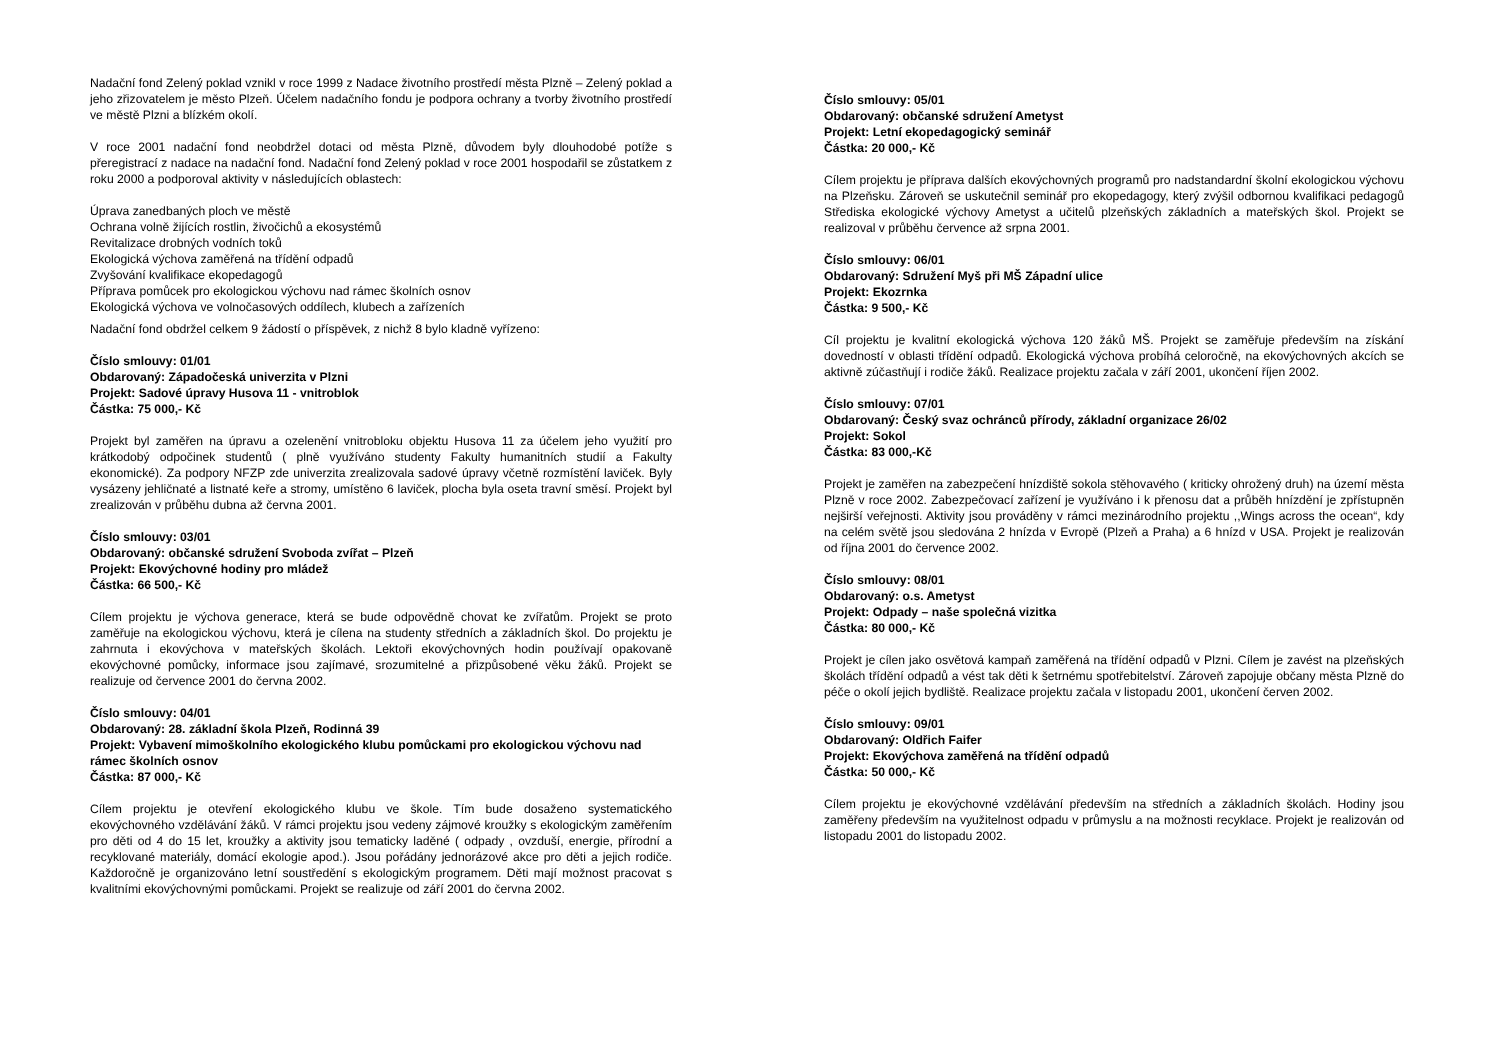Nadační fond Zelený poklad vznikl v roce 1999 z Nadace životního prostředí města Plzně – Zelený poklad a jeho zřizovatelem je město Plzeň. Účelem nadačního fondu je podpora ochrany a tvorby životního prostředí ve městě Plzni a blízkém okolí.
V roce 2001 nadační fond neobdržel dotaci od města Plzně, důvodem byly dlouhodobé potíže s přeregistrací z nadace na nadační fond. Nadační fond Zelený poklad v roce 2001 hospodařil se zůstatkem z roku 2000 a podporoval aktivity v následujících oblastech:
Úprava zanedbaných ploch ve městě
Ochrana volně žijících rostlin, živočichů a ekosystémů
Revitalizace drobných vodních toků
Ekologická výchova zaměřená na třídění odpadů
Zvyšování kvalifikace ekopedagogů
Příprava pomůcek pro ekologickou výchovu nad rámec školních osnov
Ekologická výchova ve volnočasových oddílech, klubech a zařízeních
Nadační fond obdržel celkem 9 žádostí o příspěvek, z nichž 8 bylo kladně vyřízeno:
Číslo smlouvy: 01/01
Obdarovaný: Západočeská univerzita v Plzni
Projekt: Sadové úpravy Husova 11 - vnitroblok
Částka: 75 000,- Kč
Projekt byl zaměřen na úpravu a ozelenění vnitrobloku objektu Husova 11 za účelem jeho využití pro krátkodobý odpočinek studentů ( plně využíváno studenty Fakulty humanitních studií a Fakulty ekonomické). Za podpory NFZP zde univerzita zrealizovala sadové úpravy včetně rozmístění laviček. Byly vysázeny jehličnaté a listnaté keře a stromy, umístěno 6 laviček, plocha byla oseta travní směsí. Projekt byl zrealizován v průběhu dubna až června 2001.
Číslo smlouvy: 03/01
Obdarovaný: občanské sdružení Svoboda zvířat – Plzeň
Projekt: Ekovýchovné hodiny pro mládež
Částka: 66 500,- Kč
Cílem projektu je výchova generace, která se bude odpovědně chovat ke zvířatům. Projekt se proto zaměřuje na ekologickou výchovu, která je cílena na studenty středních a základních škol. Do projektu je zahrnuta i ekovýchova v mateřských školách. Lektoři ekovýchovných hodin používají opakovaně ekovýchovné pomůcky, informace jsou zajímavé, srozumitelné a přizpůsobené věku žáků. Projekt se realizuje od července 2001 do června 2002.
Číslo smlouvy: 04/01
Obdarovaný: 28. základní škola Plzeň, Rodinná 39
Projekt: Vybavení mimoškolního ekologického klubu pomůckami pro ekologickou výchovu nad rámec školních osnov
Částka: 87 000,- Kč
Cílem projektu je otevření ekologického klubu ve škole. Tím bude dosaženo systematického ekovýchovného vzdělávání žáků. V rámci projektu jsou vedeny zájmové kroužky s ekologickým zaměřením pro děti od 4 do 15 let, kroužky a aktivity jsou tematicky laděné ( odpady , ovzduší, energie, přírodní a recyklované materiály, domácí ekologie apod.). Jsou pořádány jednorázové akce pro děti a jejich rodiče. Každoročně je organizováno letní soustředění s ekologickým programem. Děti mají možnost pracovat s kvalitními ekovýchovnými pomůckami. Projekt se realizuje od září 2001 do června 2002.
Číslo smlouvy: 05/01
Obdarovaný: občanské sdružení Ametyst
Projekt: Letní ekopedagogický seminář
Částka: 20 000,- Kč
Cílem projektu je příprava dalších ekovýchovných programů pro nadstandardní školní ekologickou výchovu na Plzeňsku. Zároveň se uskutečnil seminář pro ekopedagogy, který zvýšil odbornou kvalifikaci pedagogů Střediska ekologické výchovy Ametyst a učitelů plzeňských základních a mateřských škol. Projekt se realizoval v průběhu července až srpna 2001.
Číslo smlouvy: 06/01
Obdarovaný: Sdružení Myš při MŠ Západní ulice
Projekt: Ekozrnka
Částka: 9 500,- Kč
Cíl projektu je kvalitní ekologická výchova 120 žáků MŠ. Projekt se zaměřuje především na získání dovedností v oblasti třídění odpadů. Ekologická výchova probíhá celoročně, na ekovýchovných akcích se aktivně zúčastňují i rodiče žáků. Realizace projektu začala v září 2001, ukončení říjen 2002.
Číslo smlouvy: 07/01
Obdarovaný: Český svaz ochránců přírody, základní organizace 26/02
Projekt: Sokol
Částka: 83 000,-Kč
Projekt je zaměřen na zabezpečení hnízdiště sokola stěhovavého ( kriticky ohrožený druh) na území města Plzně v roce 2002. Zabezpečovací zařízení je využíváno i k přenosu dat a průběh hnízdění je zpřístupněn nejširší veřejnosti. Aktivity jsou prováděny v rámci mezinárodního projektu ,,Wings across the ocean“, kdy na celém světě jsou sledována 2 hnízda v Evropě (Plzeň a Praha) a 6 hnízd v USA. Projekt je realizován od října 2001 do července 2002.
Číslo smlouvy: 08/01
Obdarovaný: o.s. Ametyst
Projekt: Odpady – naše společná vizitka
Částka: 80 000,- Kč
Projekt je cílen jako osvětová kampaň zaměřená na třídění odpadů v Plzni. Cílem je zavést na plzeňských školách třídění odpadů a vést tak děti k šetrnému spotřebitelství. Zároveň zapojuje občany města Plzně do péče o okolí jejich bydliště. Realizace projektu začala v listopadu 2001, ukončení červen 2002.
Číslo smlouvy: 09/01
Obdarovaný: Oldřich Faifer
Projekt: Ekovýchova zaměřená na třídění odpadů
Částka: 50 000,- Kč
Cílem projektu je ekovýchovné vzdělávání především na středních a základních školách. Hodiny jsou zaměřeny především na využitelnost odpadu v průmyslu a na možnosti recyklace. Projekt je realizován od listopadu 2001 do listopadu 2002.